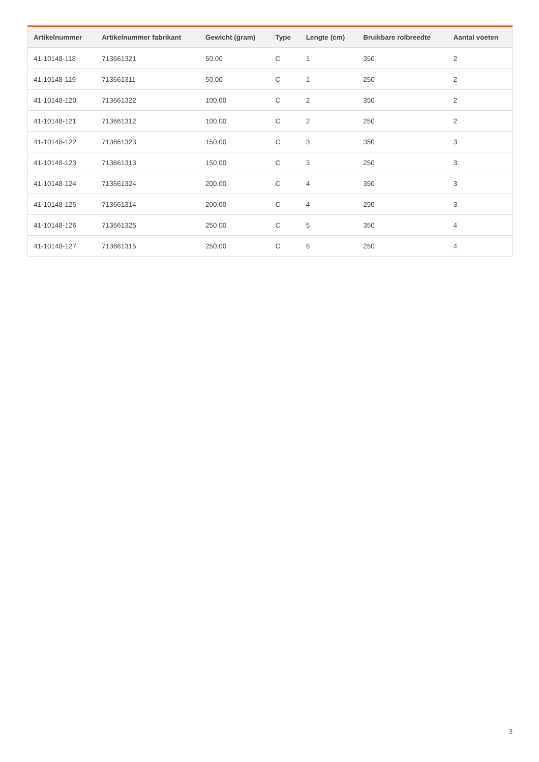| Artikelnummer | Artikelnummer fabrikant | Gewicht (gram) | Type | Lengte (cm) | Bruikbare rolbreedte | Aantal voeten |
| --- | --- | --- | --- | --- | --- | --- |
| 41-10148-118 | 713661321 | 50,00 | C | 1 | 350 | 2 |
| 41-10148-119 | 713661311 | 50,00 | C | 1 | 250 | 2 |
| 41-10148-120 | 713661322 | 100,00 | C | 2 | 350 | 2 |
| 41-10148-121 | 713661312 | 100,00 | C | 2 | 250 | 2 |
| 41-10148-122 | 713661323 | 150,00 | C | 3 | 350 | 3 |
| 41-10148-123 | 713661313 | 150,00 | C | 3 | 250 | 3 |
| 41-10148-124 | 713661324 | 200,00 | C | 4 | 350 | 3 |
| 41-10148-125 | 713661314 | 200,00 | C | 4 | 250 | 3 |
| 41-10148-126 | 713661325 | 250,00 | C | 5 | 350 | 4 |
| 41-10148-127 | 713661315 | 250,00 | C | 5 | 250 | 4 |
3